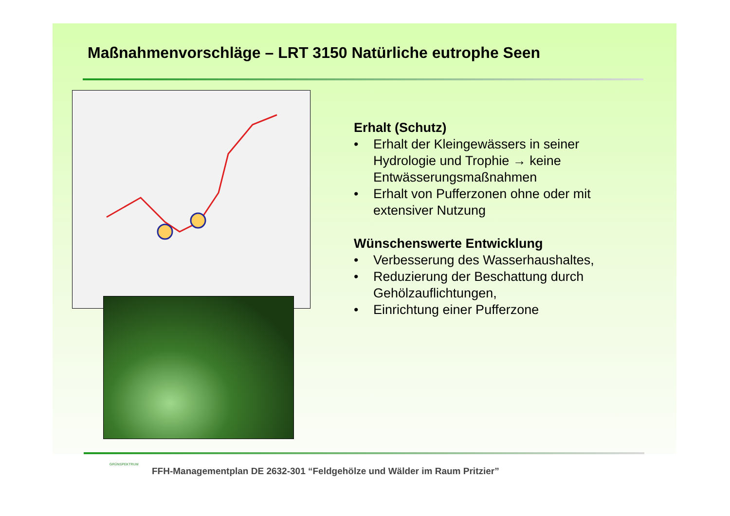Maßnahmenvorschläge – LRT 3150 Natürliche eutrophe Seen
Erhalt (Schutz)
• Erhalt der Kleingewässers in seiner Hydrologie und Trophie → keine Entwässerungsmaßnahmen
• Erhalt von Pufferzonen ohne oder mit extensiver Nutzung
Wünschenswerte Entwicklung
• Verbesserung des Wasserhaushaltes,
• Reduzierung der Beschattung durch Gehölzauflichtungen,
• Einrichtung einer Pufferzone
GRÜNSPEKTRUM
FFH-Managementplan DE 2632-301 “Feldgehölze und Wälder im Raum Pritzier”